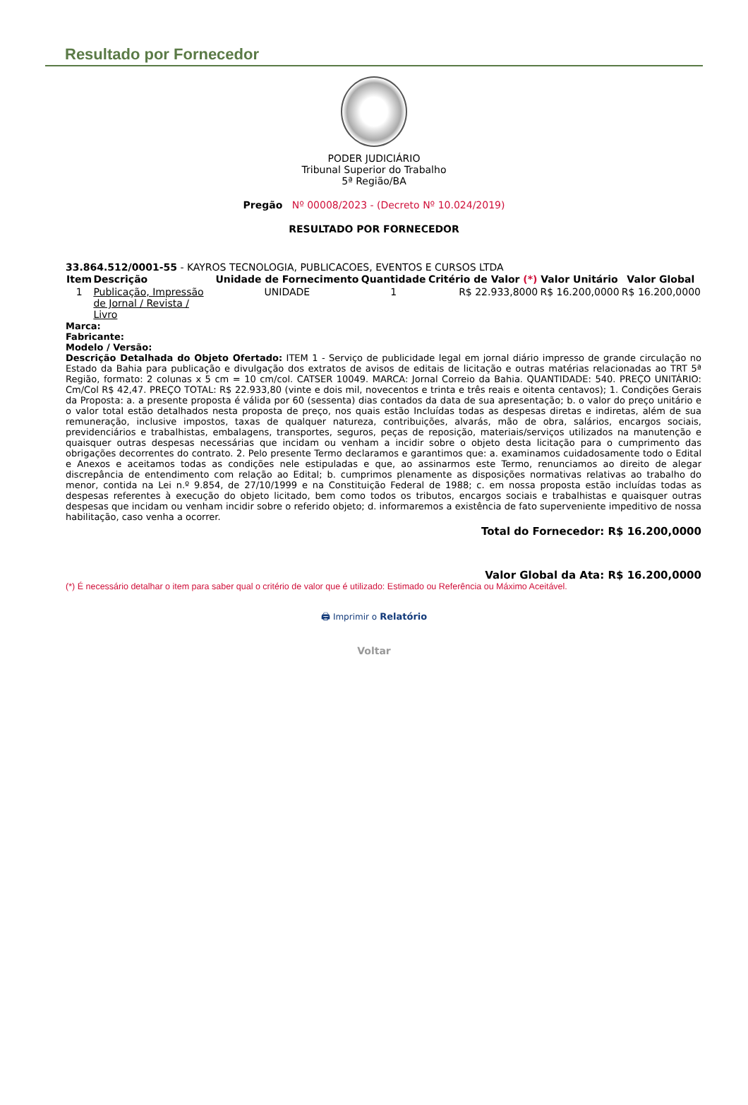Resultado por Fornecedor
PODER JUDICIÁRIO
Tribunal Superior do Trabalho
5ª Região/BA
Pregão Nº 00008/2023 - (Decreto Nº 10.024/2019)
RESULTADO POR FORNECEDOR
33.864.512/0001-55 - KAYROS TECNOLOGIA, PUBLICACOES, EVENTOS E CURSOS LTDA
| Item | Descrição | Unidade de Fornecimento | Quantidade | Critério de Valor (*) | Valor Unitário | Valor Global |
| --- | --- | --- | --- | --- | --- | --- |
| 1 | Publicação, Impressão de Jornal / Revista / Livro | UNIDADE | 1 | R$ 22.933,8000 | R$ 16.200,0000 | R$ 16.200,0000 |
Marca:
Fabricante:
Modelo / Versão:
Descrição Detalhada do Objeto Ofertado: ITEM 1 - Serviço de publicidade legal em jornal diário impresso de grande circulação no Estado da Bahia para publicação e divulgação dos extratos de avisos de editais de licitação e outras matérias relacionadas ao TRT 5ª Região, formato: 2 colunas x 5 cm = 10 cm/col. CATSER 10049. MARCA: Jornal Correio da Bahia. QUANTIDADE: 540. PREÇO UNITÁRIO: Cm/Col R$ 42,47. PREÇO TOTAL: R$ 22.933,80 (vinte e dois mil, novecentos e trinta e três reais e oitenta centavos); 1. Condições Gerais da Proposta: a. a presente proposta é válida por 60 (sessenta) dias contados da data de sua apresentação; b. o valor do preço unitário e o valor total estão detalhados nesta proposta de preço, nos quais estão Incluídas todas as despesas diretas e indiretas, além de sua remuneração, inclusive impostos, taxas de qualquer natureza, contribuições, alvarás, mão de obra, salários, encargos sociais, previdenciários e trabalhistas, embalagens, transportes, seguros, peças de reposição, materiais/serviços utilizados na manutenção e quaisquer outras despesas necessárias que incidam ou venham a incidir sobre o objeto desta licitação para o cumprimento das obrigações decorrentes do contrato. 2. Pelo presente Termo declaramos e garantimos que: a. examinamos cuidadosamente todo o Edital e Anexos e aceitamos todas as condições nele estipuladas e que, ao assinarmos este Termo, renunciamos ao direito de alegar discrepância de entendimento com relação ao Edital; b. cumprimos plenamente as disposições normativas relativas ao trabalho do menor, contida na Lei n.º 9.854, de 27/10/1999 e na Constituição Federal de 1988; c. em nossa proposta estão incluídas todas as despesas referentes à execução do objeto licitado, bem como todos os tributos, encargos sociais e trabalhistas e quaisquer outras despesas que incidam ou venham incidir sobre o referido objeto; d. informaremos a existência de fato superveniente impeditivo de nossa habilitação, caso venha a ocorrer.
Total do Fornecedor: R$ 16.200,0000
Valor Global da Ata: R$ 16.200,0000
(*) É necessário detalhar o item para saber qual o critério de valor que é utilizado: Estimado ou Referência ou Máximo Aceitável.
🖨 Imprimir o Relatório
Voltar